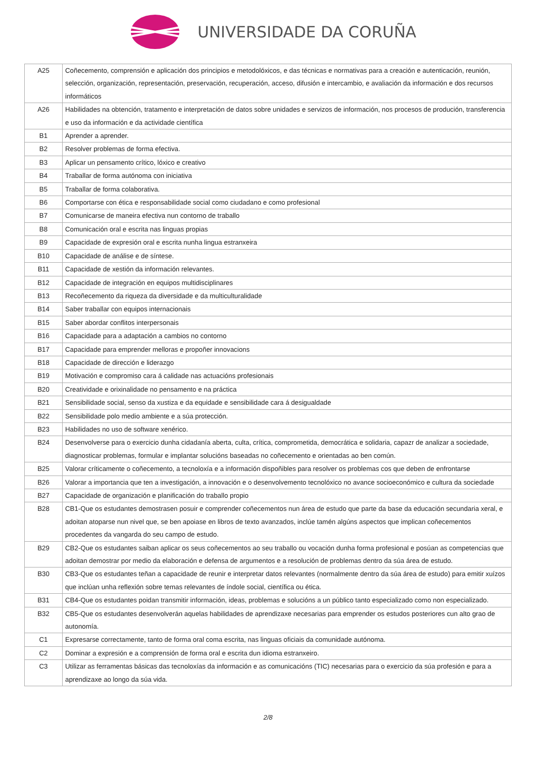UNIVERSIDADE DA CORUÑA
| A25 | Coñecemento, comprensión e aplicación dos principios e metodolóxicos, e das técnicas e normativas para a creación e autenticación, reunión, selección, organización, representación, preservación, recuperación, acceso, difusión e intercambio, e avaliación da información e dos recursos informáticos |
| A26 | Habilidades na obtención, tratamento e interpretación de datos sobre unidades e servizos de información, nos procesos de produción, transferencia e uso da información e da actividade científica |
| B1 | Aprender a aprender. |
| B2 | Resolver problemas de forma efectiva. |
| B3 | Aplicar un pensamento crítico, lóxico e creativo |
| B4 | Traballar de forma autónoma con iniciativa |
| B5 | Traballar de forma colaborativa. |
| B6 | Comportarse con ética e responsabilidade social como ciudadano e como profesional |
| B7 | Comunicarse de maneira efectiva nun contorno de traballo |
| B8 | Comunicación oral e escrita nas linguas propias |
| B9 | Capacidade de expresión oral e escrita nunha lingua estranxeira |
| B10 | Capacidade de análise e de síntese. |
| B11 | Capacidade de xestión da información relevantes. |
| B12 | Capacidade de integración en equipos multidisciplinares |
| B13 | Recoñecemento da riqueza da diversidade e da multiculturalidade |
| B14 | Saber traballar con equipos internacionais |
| B15 | Saber abordar conflitos interpersonais |
| B16 | Capacidade para a adaptación a cambios no contorno |
| B17 | Capacidade para emprender melloras e propoñer innovacions |
| B18 | Capacidade de dirección e liderazgo |
| B19 | Motivación e compromiso cara á calidade nas actuacións profesionais |
| B20 | Creatividade e orixinalidade no pensamento e na práctica |
| B21 | Sensibilidade social, senso da xustiza e da equidade e sensibilidade cara á desigualdade |
| B22 | Sensibilidade polo medio ambiente e a súa protección. |
| B23 | Habilidades no uso de software xenérico. |
| B24 | Desenvolverse para o exercicio dunha cidadanía aberta, culta, crítica, comprometida, democrática e solidaria, capazr de analizar a sociedade, diagnosticar problemas, formular e implantar solucións baseadas no coñecemento e orientadas ao ben común. |
| B25 | Valorar críticamente o coñecemento, a tecnoloxía e a información dispoñibles para resolver os problemas cos que deben de enfrontarse |
| B26 | Valorar a importancia que ten a investigación, a innovación e o desenvolvemento tecnolóxico no avance socioeconómico e cultura da sociedade |
| B27 | Capacidade de organización e planificación do traballo propio |
| B28 | CB1-Que os estudantes demostrasen posuir e comprender coñecementos nun área de estudo que parte da base da educación secundaria xeral, e adoitan atoparse nun nivel que, se ben apoiase en libros de texto avanzados, inclúe tamén algúns aspectos que implican coñecementos procedentes da vangarda do seu campo de estudo. |
| B29 | CB2-Que os estudantes saiban aplicar os seus coñecementos ao seu traballo ou vocación dunha forma profesional e posúan as competencias que adoitan demostrar por medio da elaboración e defensa de argumentos e a resolución de problemas dentro da súa área de estudo. |
| B30 | CB3-Que os estudantes teñan a capacidade de reunir e interpretar datos relevantes (normalmente dentro da súa área de estudo) para emitir xuízos que inclúan unha reflexión sobre temas relevantes de índole social, científica ou ética. |
| B31 | CB4-Que os estudantes poidan transmitir información, ideas, problemas e solucións a un público tanto especializado como non especializado. |
| B32 | CB5-Que os estudantes desenvolverán aquelas habilidades de aprendizaxe necesarias para emprender os estudos posteriores cun alto grao de autonomía. |
| C1 | Expresarse correctamente, tanto de forma oral coma escrita, nas linguas oficiais da comunidade autónoma. |
| C2 | Dominar a expresión e a comprensión de forma oral e escrita dun idioma estranxeiro. |
| C3 | Utilizar as ferramentas básicas das tecnoloxías da información e as comunicacións (TIC) necesarias para o exercicio da súa profesión e para a aprendizaxe ao longo da súa vida. |
2/8